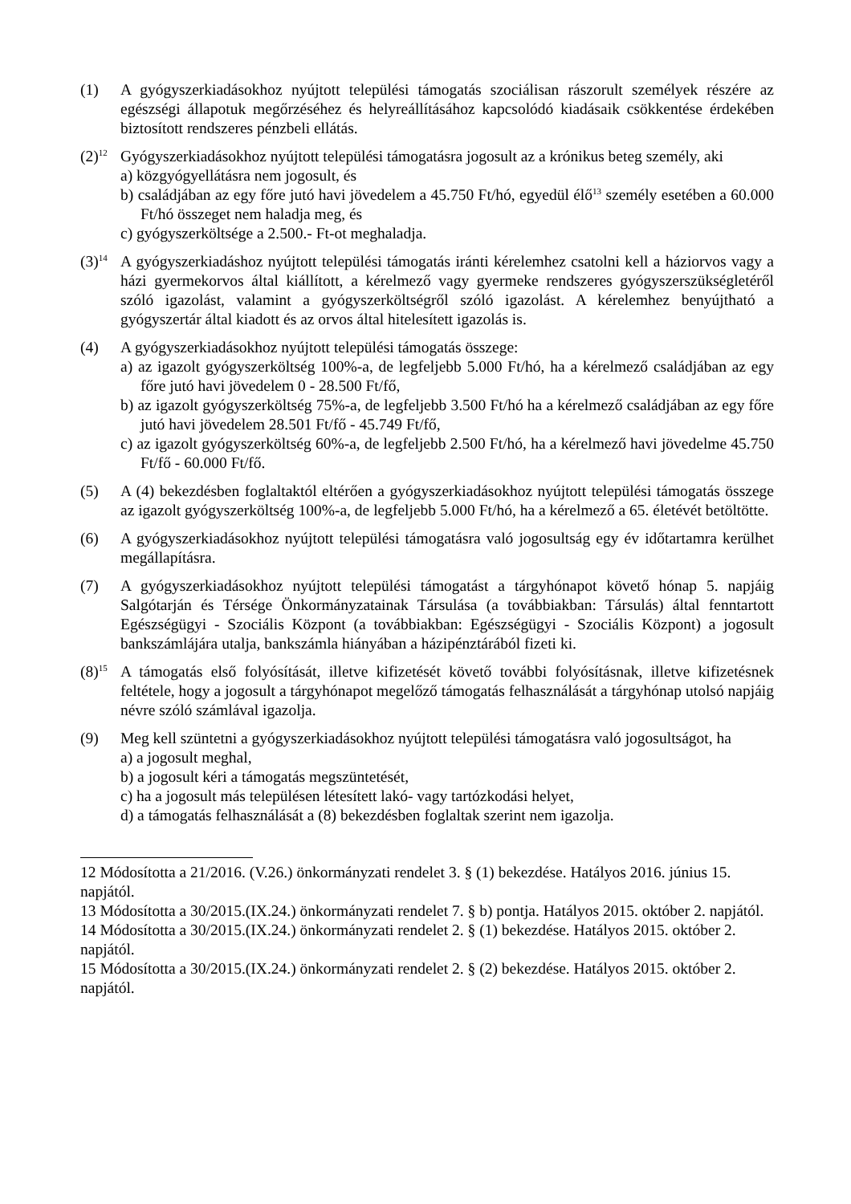(1) A gyógyszerkiadásokhoz nyújtott települési támogatás szociálisan rászorult személyek részére az egészségi állapotuk megőrzéséhez és helyreállításához kapcsolódó kiadásaik csökkentése érdekében biztosított rendszeres pénzbeli ellátás.
(2)<sup>12</sup> Gyógyszerkiadásokhoz nyújtott települési támogatásra jogosult az a krónikus beteg személy, aki
a) közgyógyellátásra nem jogosult, és
b) családjában az egy főre jutó havi jövedelem a 45.750 Ft/hó, egyedül élő<sup>13</sup> személy esetében a 60.000 Ft/hó összeget nem haladja meg, és
c) gyógyszerköltsége a 2.500.- Ft-ot meghaladja.
(3)<sup>14</sup> A gyógyszerkiadáshoz nyújtott települési támogatás iránti kérelemhez csatolni kell a háziorvos vagy a házi gyermekorvos által kiállított, a kérelmező vagy gyermeke rendszeres gyógyszerszükségletéről szóló igazolást, valamint a gyógyszerköltségről szóló igazolást. A kérelemhez benyújtható a gyógyszertár által kiadott és az orvos által hitelesített igazolás is.
(4) A gyógyszerkiadásokhoz nyújtott települési támogatás összege:
a) az igazolt gyógyszerköltség 100%-a, de legfeljebb 5.000 Ft/hó, ha a kérelmező családjában az egy főre jutó havi jövedelem 0 - 28.500 Ft/fő,
b) az igazolt gyógyszerköltség 75%-a, de legfeljebb 3.500 Ft/hó ha a kérelmező családjában az egy főre jutó havi jövedelem 28.501 Ft/fő - 45.749 Ft/fő,
c) az igazolt gyógyszerköltség 60%-a, de legfeljebb 2.500 Ft/hó, ha a kérelmező havi jövedelme 45.750 Ft/fő - 60.000 Ft/fő.
(5) A (4) bekezdésben foglaltaktól eltérően a gyógyszerkiadásokhoz nyújtott települési támogatás összege az igazolt gyógyszerköltség 100%-a, de legfeljebb 5.000 Ft/hó, ha a kérelmező a 65. életévét betöltötte.
(6) A gyógyszerkiadásokhoz nyújtott települési támogatásra való jogosultság egy év időtartamra kerülhet megállapításra.
(7) A gyógyszerkiadásokhoz nyújtott települési támogatást a tárgyhónapot követő hónap 5. napjáig Salgótarján és Térsége Önkormányzatainak Társulása (a továbbiakban: Társulás) által fenntartott Egészségügyi - Szociális Központ (a továbbiakban: Egészségügyi - Szociális Központ) a jogosult bankszámlájára utalja, bankszámla hiányában a házipénztárából fizeti ki.
(8)<sup>15</sup> A támogatás első folyósítását, illetve kifizetését követő további folyósításnak, illetve kifizetésnek feltétele, hogy a jogosult a tárgyhónapot megelőző támogatás felhasználását a tárgyhónap utolsó napjáig névre szóló számlával igazolja.
(9) Meg kell szüntetni a gyógyszerkiadásokhoz nyújtott települési támogatásra való jogosultságot, ha
a) a jogosult meghal,
b) a jogosult kéri a támogatás megszüntetését,
c) ha a jogosult más településen létesített lakó- vagy tartózkodási helyet,
d) a támogatás felhasználását a (8) bekezdésben foglaltak szerint nem igazolja.
12 Módosította a 21/2016. (V.26.) önkormányzati rendelet 3. § (1) bekezdése. Hatályos 2016. június 15. napjától.
13 Módosította a 30/2015.(IX.24.) önkormányzati rendelet 7. § b) pontja. Hatályos 2015. október 2. napjától.
14 Módosította a 30/2015.(IX.24.) önkormányzati rendelet 2. § (1) bekezdése. Hatályos 2015. október 2. napjától.
15 Módosította a 30/2015.(IX.24.) önkormányzati rendelet 2. § (2) bekezdése. Hatályos 2015. október 2. napjától.